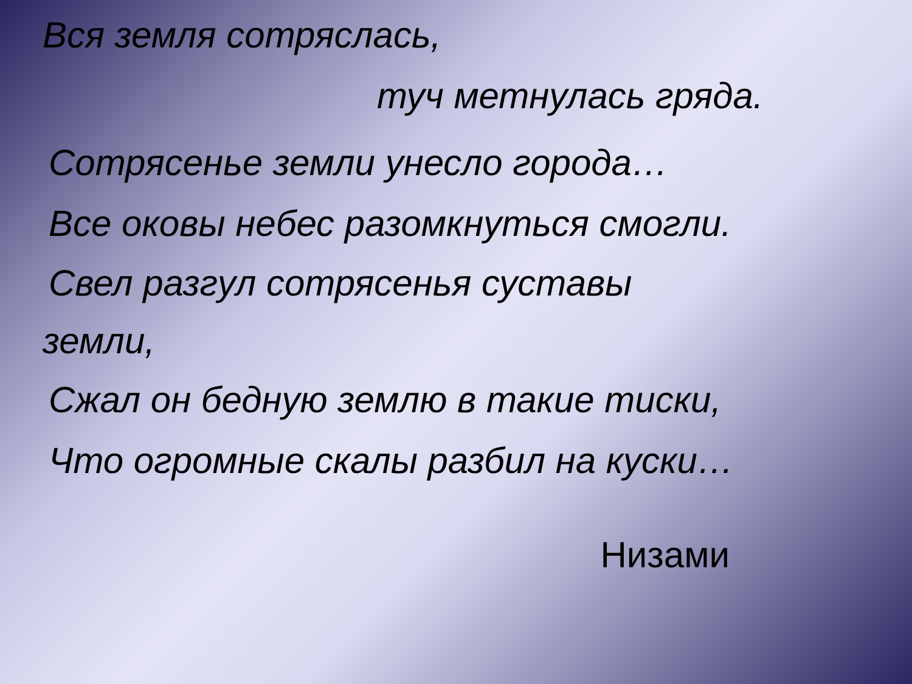Вся земля сотряслась,
туч метнулась гряда.
Сотрясенье земли унесло города…
Все оковы небес разомкнуться смогли.
Свел разгул сотрясенья суставы
земли,
Сжал он бедную землю в такие тиски,
Что огромные скалы разбил на куски…
Низами